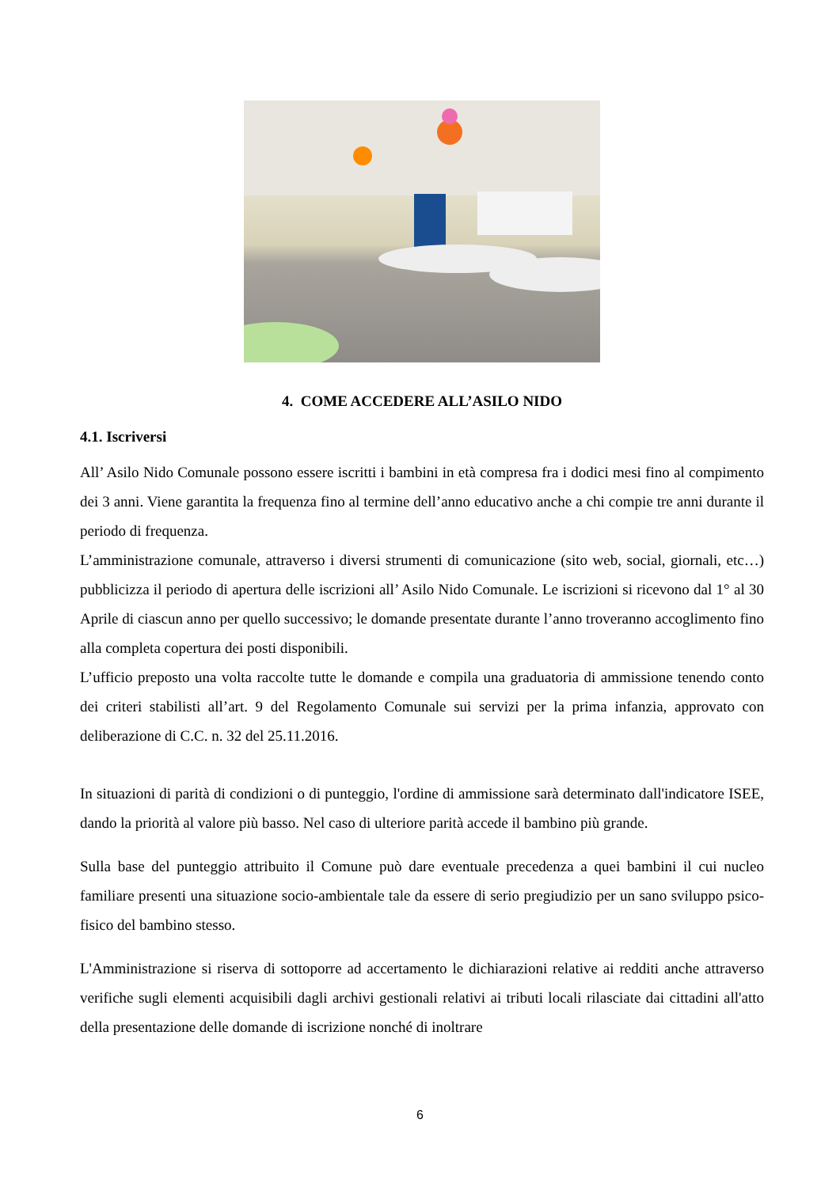4. COME ACCEDERE ALL’ASILO NIDO
4.1. Iscriversi
All’ Asilo Nido Comunale possono essere iscritti i bambini in età compresa fra i dodici mesi fino al compimento dei 3 anni. Viene garantita la frequenza fino al termine dell’anno educativo anche a chi compie tre anni durante il periodo di frequenza.
L’amministrazione comunale, attraverso i diversi strumenti di comunicazione (sito web, social, giornali, etc…) pubblicizza il periodo di apertura delle iscrizioni all’ Asilo Nido Comunale. Le iscrizioni si ricevono dal 1° al 30 Aprile di ciascun anno per quello successivo; le domande presentate durante l’anno troveranno accoglimento fino alla completa copertura dei posti disponibili.
L’ufficio preposto una volta raccolte tutte le domande e compila una graduatoria di ammissione tenendo conto dei criteri stabilisti all’art. 9 del Regolamento Comunale sui servizi per la prima infanzia, approvato con deliberazione di C.C. n. 32 del 25.11.2016.
In situazioni di parità di condizioni o di punteggio, l'ordine di ammissione sarà determinato dall'indicatore ISEE, dando la priorità al valore più basso. Nel caso di ulteriore parità accede il bambino più grande.
Sulla base del punteggio attribuito il Comune può dare eventuale precedenza a quei bambini il cui nucleo familiare presenti una situazione socio-ambientale tale da essere di serio pregiudizio per un sano sviluppo psico-fisico del bambino stesso.
L'Amministrazione si riserva di sottoporre ad accertamento le dichiarazioni relative ai redditi anche attraverso verifiche sugli elementi acquisibili dagli archivi gestionali relativi ai tributi locali rilasciate dai cittadini all'atto della presentazione delle domande di iscrizione nonché di inoltrare
6